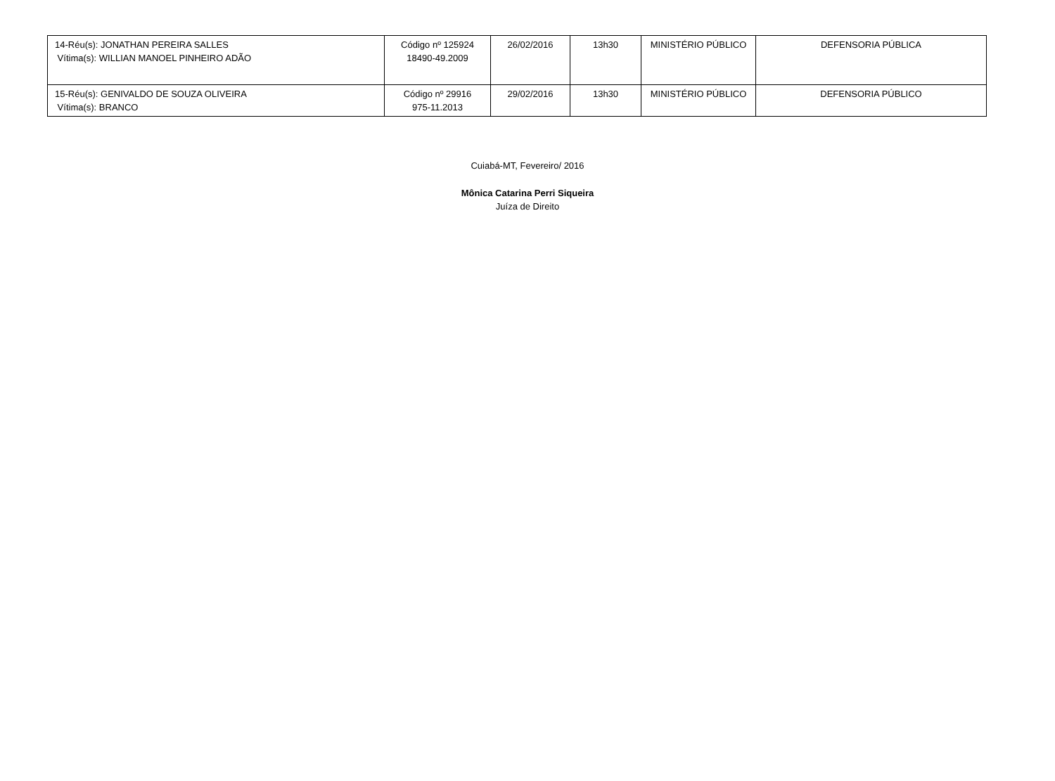| 14-Réu(s): JONATHAN PEREIRA SALLES Vítima(s): WILLIAN MANOEL PINHEIRO ADÃO | Código nº 125924 18490-49.2009 | 26/02/2016 | 13h30 | MINISTÉRIO PÚBLICO | DEFENSORIA PÚBLICA |
| 15-Réu(s): GENIVALDO DE SOUZA OLIVEIRA Vítima(s): BRANCO | Código nº 29916 975-11.2013 | 29/02/2016 | 13h30 | MINISTÉRIO PÚBLICO | DEFENSORIA PÚBLICO |
Cuiabá-MT, Fevereiro/ 2016
Mônica Catarina Perri Siqueira
Juíza de Direito